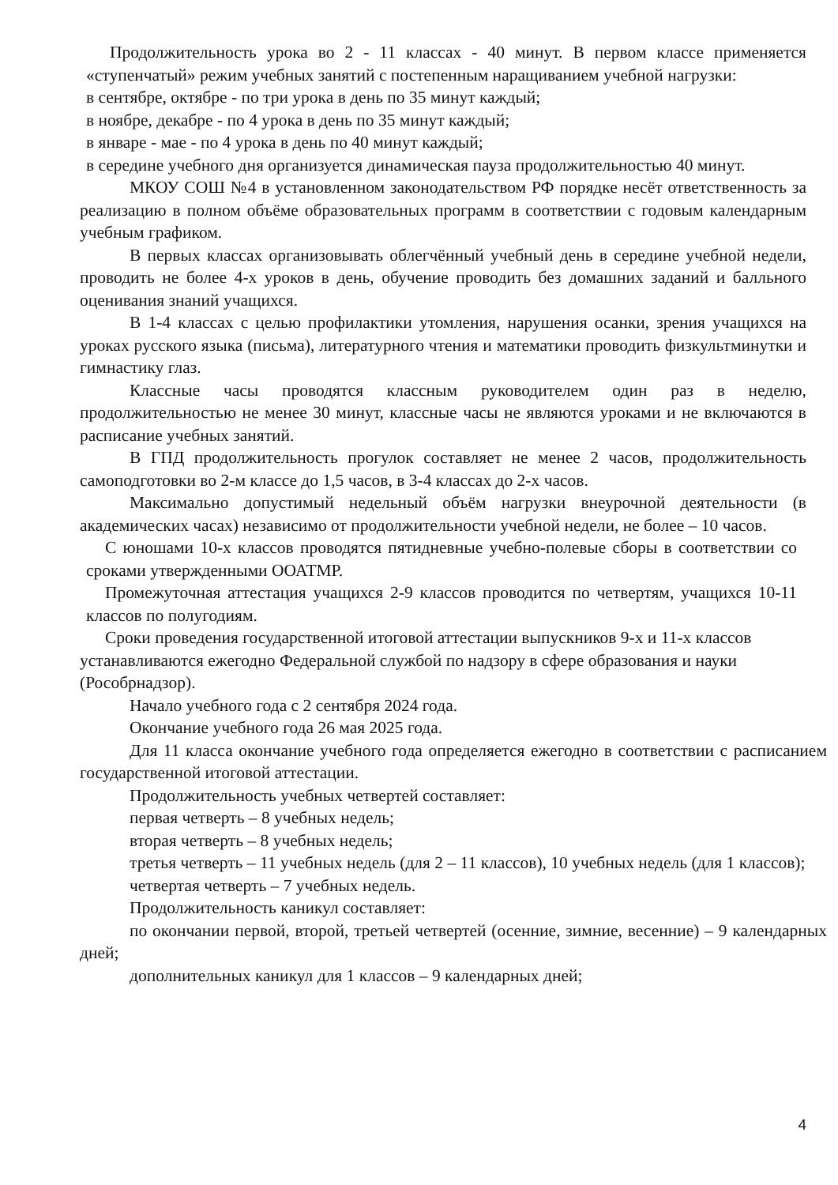Продолжительность урока во 2 - 11 классах - 40 минут. В первом классе применяется «ступенчатый» режим учебных занятий с постепенным наращиванием учебной нагрузки:
в сентябре, октябре - по три урока в день по 35 минут каждый;
в ноябре, декабре - по 4 урока в день по 35 минут каждый;
в январе - мае - по 4 урока в день по 40 минут каждый;
в середине учебного дня организуется динамическая пауза продолжительностью 40 минут.
МКОУ СОШ №4 в установленном законодательством РФ порядке несёт ответственность за реализацию в полном объёме образовательных программ в соответствии с годовым календарным учебным графиком.
В первых классах организовывать облегчённый учебный день в середине учебной недели, проводить не более 4-х уроков в день, обучение проводить без домашних заданий и балльного оценивания знаний учащихся.
В 1-4 классах с целью профилактики утомления, нарушения осанки, зрения учащихся на уроках русского языка (письма), литературного чтения и математики проводить физкультминутки и гимнастику глаз.
Классные часы проводятся классным руководителем один раз в неделю, продолжительностью не менее 30 минут, классные часы не являются уроками и не включаются в расписание учебных занятий.
В ГПД продолжительность прогулок составляет не менее 2 часов, продолжительность самоподготовки во 2-м классе до 1,5 часов, в 3-4 классах до 2-х часов.
Максимально допустимый недельный объём нагрузки внеурочной деятельности (в академических часах) независимо от продолжительности учебной недели, не более – 10 часов.
С юношами 10-х классов проводятся пятидневные учебно-полевые сборы в соответствии со сроками утвержденными ООАТМР.
Промежуточная аттестация учащихся 2-9 классов проводится по четвертям, учащихся 10-11 классов по полугодиям.
Сроки проведения государственной итоговой аттестации выпускников 9-х и 11-х классов устанавливаются ежегодно Федеральной службой по надзору в сфере образования и науки (Рособрнадзор).
Начало учебного года с 2 сентября 2024 года.
Окончание учебного года 26 мая 2025 года.
Для 11 класса окончание учебного года определяется ежегодно в соответствии с расписанием государственной итоговой аттестации.
Продолжительность учебных четвертей составляет:
первая четверть – 8 учебных недель;
вторая четверть – 8 учебных недель;
третья четверть – 11 учебных недель (для 2 – 11 классов), 10 учебных недель (для 1 классов);
четвертая четверть – 7 учебных недель.
Продолжительность каникул составляет:
по окончании первой, второй, третьей четвертей (осенние, зимние, весенние) – 9 календарных дней;
дополнительных каникул для 1 классов – 9 календарных дней;
4